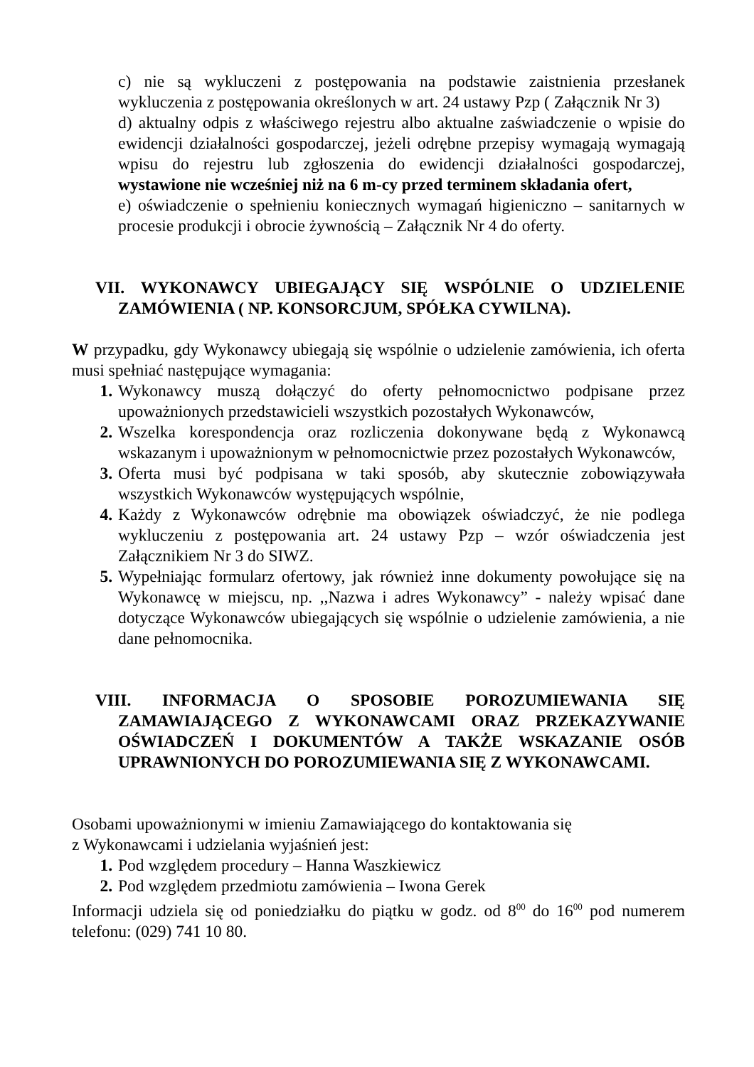c) nie są wykluczeni z postępowania na podstawie zaistnienia przesłanek wykluczenia z postępowania określonych w art. 24 ustawy Pzp ( Załącznik Nr 3)
d) aktualny odpis z właściwego rejestru albo aktualne zaświadczenie o wpisie do ewidencji działalności gospodarczej, jeżeli odrębne przepisy wymagają wymagają wpisu do rejestru lub zgłoszenia do ewidencji działalności gospodarczej, wystawione nie wcześniej niż na 6 m-cy przed terminem składania ofert,
e) oświadczenie o spełnieniu koniecznych wymagań higieniczno – sanitarnych w procesie produkcji i obrocie żywnością – Załącznik Nr 4 do oferty.
VII. WYKONAWCY UBIEGAJĄCY SIĘ WSPÓLNIE O UDZIELENIE ZAMÓWIENIA ( NP. KONSORCJUM, SPÓŁKA CYWILNA).
W przypadku, gdy Wykonawcy ubiegają się wspólnie o udzielenie zamówienia, ich oferta musi spełniać następujące wymagania:
1. Wykonawcy muszą dołączyć do oferty pełnomocnictwo podpisane przez upoważnionych przedstawicieli wszystkich pozostałych Wykonawców,
2. Wszelka korespondencja oraz rozliczenia dokonywane będą z Wykonawcą wskazanym i upoważnionym w pełnomocnictwie przez pozostałych Wykonawców,
3. Oferta musi być podpisana w taki sposób, aby skutecznie zobowiązywała wszystkich Wykonawców występujących wspólnie,
4. Każdy z Wykonawców odrębnie ma obowiązek oświadczyć, że nie podlega wykluczeniu z postępowania art. 24 ustawy Pzp – wzór oświadczenia jest Załącznikiem Nr 3 do SIWZ.
5. Wypełniając formularz ofertowy, jak również inne dokumenty powołujące się na Wykonawcę w miejscu, np. ,,Nazwa i adres Wykonawcy” - należy wpisać dane dotyczące Wykonawców ubiegających się wspólnie o udzielenie zamówienia, a nie dane pełnomocnika.
VIII. INFORMACJA O SPOSOBIE POROZUMIEWANIA SIĘ ZAMAWIAJĄCEGO Z WYKONAWCAMI ORAZ PRZEKAZYWANIE OŚWIADCZEŃ I DOKUMENTÓW A TAKŻE WSKAZANIE OSÓB UPRAWNIONYCH DO POROZUMIEWANIA SIĘ Z WYKONAWCAMI.
Osobami upoważnionymi w imieniu Zamawiającego do kontaktowania się
z Wykonawcami i udzielania wyjaśnień jest:
1. Pod względem procedury – Hanna Waszkiewicz
2. Pod względem przedmiotu zamówienia – Iwona Gerek
Informacji udziela się od poniedziałku do piątku w godz. od 8<sup>00</sup> do 16<sup>00</sup> pod numerem telefonu: (029) 741 10 80.